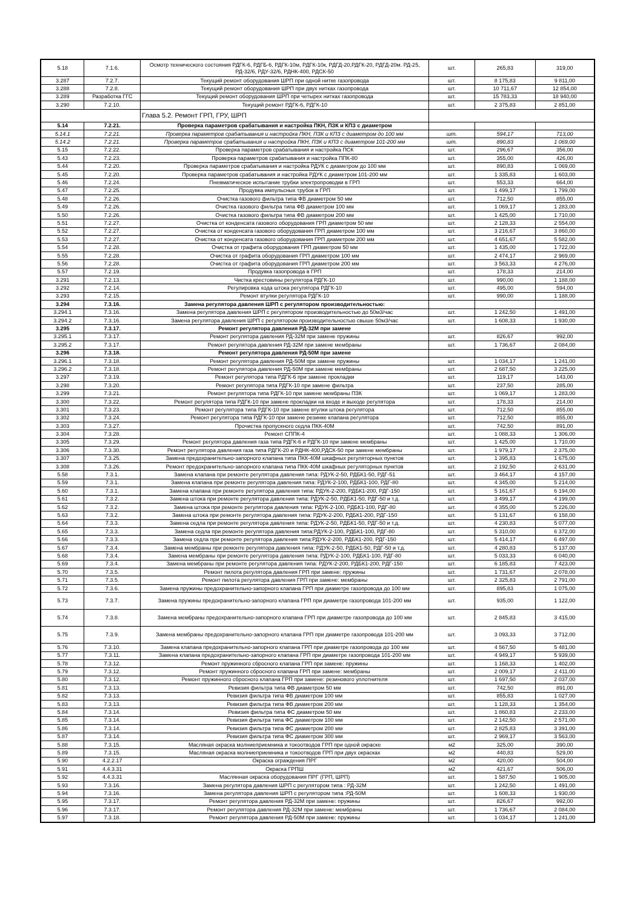| 5.18 | 7.1.6. | Осмотр технического состояния РДГК-6, РДГБ-6, РДГК-10м, РДГК-10к, РДГД-20,РДГК-20, РДГД-20м. РД-25, РД-32/6, РДУ-32/6, РДНК-400, РДСК-50 | шт. | 265,83 | 319,00 |
| 3.287 | 7.2.7. | Текущий ремонт оборудования ШРП при одной нитке газопровода | шт. | 8 175,83 | 9 811,00 |
| 3.288 | 7.2.8. | Текущий ремонт оборудования ШРП при двух нитках газопровода | шт. | 10 711,67 | 12 854,00 |
| 3.289 | Разработка ГГС | Текущий ремонт оборудования ШРП при четырех нитках газопровода | шт. | 15 783,33 | 18 940,00 |
| 3.290 | 7.2.10. | Текущий ремонт РДГК-6, РДГК-10 | шт. | 2 375,83 | 2 851,00 |
| | | Глава 5.2. Ремонт ГРП, ГРУ, ШРП | | | |
| 5.14 | 7.2.21. | Проверка параметров срабатывания и настройка ПКН, ПЗК и КПЗ с диаметром | | | |
| 5.14.1 | 7.2.21. | Проверка параметров срабатывания и настройка ПКН, ПЗК и КПЗ с диаметром до 100 мм | шт. | 594,17 | 713,00 |
| 5.14.2 | 7.2.21. | Проверка параметров срабатывания и настройка ПКН, ПЗК и КПЗ с диаметром 101-200 мм | шт. | 890,83 | 1 069,00 |
| 5.15 | 7.2.22. | Проверка параметров срабатывания и настройка ПСК | шт. | 296,67 | 356,00 |
| 5.43 | 7.2.23. | Проверка параметров срабатывания и настройка ППК-80 | шт. | 355,00 | 426,00 |
| 5.44 | 7.2.20. | Проверка параметров срабатывания и настройка РДУК с диаметром до 100 мм | шт. | 890,83 | 1 069,00 |
| 5.45 | 7.2.20. | Проверка параметров срабатывания и настройка РДУК с диаметром 101-200 мм | шт. | 1 335,83 | 1 603,00 |
| 5.46 | 7.2.24. | Пневматическое испытание трубки электропроводки в ГРП | шт. | 553,33 | 664,00 |
| 5.47 | 7.2.25. | Продувка импульсных трубок в ГРП | шт. | 1 499,17 | 1 799,00 |
| 5.48 | 7.2.26. | Очистка газового фильтра типа ФВ диаметром 50 мм | шт. | 712,50 | 855,00 |
| 5.49 | 7.2.26. | Очистка газового фильтра типа ФВ диаметром 100 мм | шт. | 1 069,17 | 1 283,00 |
| 5.50 | 7.2.26. | Очистка газового фильтра типа ФВ диаметром 200 мм | шт. | 1 425,00 | 1 710,00 |
| 5.51 | 7.2.27. | Очистка от конденсата газового оборудования ГРП диаметром 50 мм | шт. | 2 128,33 | 2 554,00 |
| 5.52 | 7.2.27. | Очистка от конденсата газового оборудования ГРП диаметром 100 мм | шт. | 3 216,67 | 3 860,00 |
| 5.53 | 7.2.27. | Очистка от конденсата газового оборудования ГРП диаметром 200 мм | шт. | 4 651,67 | 5 582,00 |
| 5.54 | 7.2.28. | Очистка от графита оборудования ГРП диаметром 50 мм | шт. | 1 435,00 | 1 722,00 |
| 5.55 | 7.2.28. | Очистка от графита оборудования ГРП диаметром 100 мм | шт. | 2 474,17 | 2 969,00 |
| 5.56 | 7.2.28. | Очистка от графита оборудования ГРП диаметром 200 мм | шт. | 3 563,33 | 4 276,00 |
| 5.57 | 7.2.19. | Продувка газопровода в ГРП | шт. | 178,33 | 214,00 |
| 3.291 | 7.2.13. | Чистка крестовины регулятора РДГК-10 | шт. | 990,00 | 1 188,00 |
| 3.292 | 7.2.14. | Регулировка хода штока регулятора РДГК-10 | шт. | 495,00 | 594,00 |
| 3.293 | 7.2.15. | Ремонт втулки регулятора РДГК-10 | шт. | 990,00 | 1 188,00 |
| 3.294 | 7.3.16. | Замена регулятора давления ШРП с регулятором производительностью: | | | |
| 3.294.1 | 7.3.16. | Замена регулятора давления ШРП с регулятором производительностью до 50м3/час | шт. | 1 242,50 | 1 491,00 |
| 3.294.2 | 7.3.16. | Замена регулятора давления ШРП с регулятором производительностью свыше 50м3/час | шт. | 1 608,33 | 1 930,00 |
| 3.295 | 7.3.17. | Ремонт регулятора давления РД-32М при замене | | | |
| 3.295.1 | 7.3.17. | Ремонт регулятора давления РД-32М при замене пружины | шт. | 826,67 | 992,00 |
| 3.295.2 | 7.3.17. | Ремонт регулятора давления РД-32М при замене мембраны | шт. | 1 736,67 | 2 084,00 |
| 3.296 | 7.3.18. | Ремонт регулятора давления РД-50М при замене | | | |
| 3.296.1 | 7.3.18. | Ремонт регулятора давления РД-50М при замене пружины | шт. | 1 034,17 | 1 241,00 |
| 3.296.2 | 7.3.18. | Ремонт регулятора давления РД-50М при замене мембраны | шт. | 2 687,50 | 3 225,00 |
| 3.297 | 7.3.19. | Ремонт регулятора типа РДГК-6 при замене прокладки | шт. | 119,17 | 143,00 |
| 3.298 | 7.3.20. | Ремонт регулятора типа РДГК-10 при замене фильтра | шт. | 237,50 | 285,00 |
| 3.299 | 7.3.21. | Ремонт регулятора типа РДГК-10 при замене мембраны ПЗК | шт. | 1 069,17 | 1 283,00 |
| 3.300 | 7.3.22. | Ремонт регулятора типа РДГК-10 при замене прокладки на входе и выходе регулятора | шт. | 178,33 | 214,00 |
| 3.301 | 7.3.23. | Ремонт регулятора типа РДГК-10 при замене втулки штока регулятора | шт. | 712,50 | 855,00 |
| 3.302 | 7.3.24. | Ремонт регулятора типа РДГК-10 при замене резинке клапана регулятора | шт. | 712,50 | 855,00 |
| 3.303 | 7.3.27. | Прочистка пропускного седла ПКК-40М | шт. | 742,50 | 891,00 |
| 3.304 | 7.3.28. | Ремонт СППК-4 | шт. | 1 088,33 | 1 306,00 |
| 3.305 | 7.3.29. | Ремонт регулятора давления газа типа РДГК-6 и РДГК-10 при замене мембраны | шт. | 1 425,00 | 1 710,00 |
| 3.306 | 7.3.30. | Ремонт регулятора давления газа типа РДГК-20 и РДНК-400,РДСК-50 при замене мембраны | шт. | 1 979,17 | 2 375,00 |
| 3.307 | 7.3.25. | Замена предохранительно-запорного клапана типа ПКК-40М шкафных регуляторных пунктов | шт. | 1 395,83 | 1 675,00 |
| 3.308 | 7.3.26. | Ремонт предохранительно-запорного клапана типа ПКК-40М шкафных регуляторных пунктов | шт. | 2 192,50 | 2 631,00 |
| 5.58 | 7.3.1. | Замена клапана при ремонте регулятора давления типа: РДУК-2-50, РДБК1-50, РДГ-51 | шт. | 3 464,17 | 4 157,00 |
| 5.59 | 7.3.1. | Замена клапана при ремонте регулятора давления типа: РДУК-2-100, РДБК1-100, РДГ-80 | шт. | 4 345,00 | 5 214,00 |
| 5.60 | 7.3.1. | Замена клапана при ремонте регулятора давления типа: РДУК-2-200, РДБК1-200, РДГ-150 | шт. | 5 161,67 | 6 194,00 |
| 5.61 | 7.3.2. | Замена штока при ремонте регулятора давления типа: РДУК-2-50, РДБК1-50, РДГ-50 и т.д. | шт. | 3 499,17 | 4 199,00 |
| 5.62 | 7.3.2. | Замена штока при ремонте регулятора давления типа: РДУК-2-100, РДБК1-100, РДГ-80 | шт. | 4 355,00 | 5 226,00 |
| 5.63 | 7.3.2. | Замена штока при ремонте регулятора давления типа: РДУК-2-200, РДБК1-200, РДГ-150 | шт. | 5 131,67 | 6 158,00 |
| 5.64 | 7.3.3. | Замена седла при ремонте регулятора давления типа: РДУК-2-50, РДБК1-50, РДГ-50 и т.д. | шт. | 4 230,83 | 5 077,00 |
| 5.65 | 7.3.3. | Замена седла при ремонте регулятора давления типа:РДУК-2-100, РДБК1-100, РДГ-80 | шт. | 5 310,00 | 6 372,00 |
| 5.66 | 7.3.3. | Замена седла при ремонте регулятора давления типа:РДУК-2-200, РДБК1-200, РДГ-150 | шт. | 5 414,17 | 6 497,00 |
| 5.67 | 7.3.4. | Замена мембраны при ремонте регулятора давления типа: РДУК-2-50, РДБК1-50, РДГ-50 и т.д. | шт. | 4 280,83 | 5 137,00 |
| 5.68 | 7.3.4. | Замена мембраны при ремонте регулятора давления типа: РДУК-2-100, РДБК1-100, РДГ-80 | шт. | 5 033,33 | 6 040,00 |
| 5.69 | 7.3.4. | Замена мембраны при ремонте регулятора давления типа: РДУК-2-200, РДБК1-200, РДГ-150 | шт. | 6 185,83 | 7 423,00 |
| 5.70 | 7.3.5. | Ремонт пилота регулятора давления ГРП при замене: пружины | шт. | 1 731,67 | 2 078,00 |
| 5.71 | 7.3.5. | Ремонт пилота регулятора давления ГРП при замене: мембраны | шт. | 2 325,83 | 2 791,00 |
| 5.72 | 7.3.6. | Замена пружины предохранительно-запорного клапана ГРП при диаметре газопровода до 100 мм | шт. | 895,83 | 1 075,00 |
| 5.73 | 7.3.7. | Замена пружины предохранительно-запорного клапана ГРП при диаметре газопровода 101-200 мм | шт. | 935,00 | 1 122,00 |
| 5.74 | 7.3.8. | Замена мембраны предохранительно-запорного клапана ГРП при диаметре газопровода до 100 мм | шт. | 2 845,83 | 3 415,00 |
| 5.75 | 7.3.9. | Замена мембраны предохранительно-запорного клапана ГРП при диаметре газопровода 101-200 мм | шт. | 3 093,33 | 3 712,00 |
| 5.76 | 7.3.10. | Замена клапана предохранительно-запорного клапана ГРП при диаметре газопровода до 100 мм | шт. | 4 567,50 | 5 481,00 |
| 5.77 | 7.3.11. | Замена клапана предохранительно-запорного клапана ГРП при диаметре газопровода 101-200 мм | шт. | 4 949,17 | 5 939,00 |
| 5.78 | 7.3.12. | Ремонт пружинного сбросного клапана ГРП при замене: пружины | шт. | 1 168,33 | 1 402,00 |
| 5.79 | 7.3.12. | Ремонт пружинного сбросного клапана ГРП при замене: мембраны | шт. | 2 009,17 | 2 411,00 |
| 5.80 | 7.3.12. | Ремонт пружинного сбросного клапана ГРП при замене: резинового уплотнителя | шт. | 1 697,50 | 2 037,00 |
| 5.81 | 7.3.13. | Ревизия фильтра типа ФВ диаметром 50 мм | шт. | 742,50 | 891,00 |
| 5.82 | 7.3.13. | Ревизия фильтра типа ФВ диаметром 100 мм | шт. | 855,83 | 1 027,00 |
| 5.83 | 7.3.13. | Ревизия фильтра типа ФВ диаметром 200 мм | шт. | 1 128,33 | 1 354,00 |
| 5.84 | 7.3.14. | Ревизия фильтра типа ФС диаметром 50 мм | шт. | 1 860,83 | 2 233,00 |
| 5.85 | 7.3.14. | Ревизия фильтра типа ФС диаметром 100 мм | шт. | 2 142,50 | 2 571,00 |
| 5.86 | 7.3.14. | Ревизия фильтра типа ФС диаметром 200 мм | шт. | 2 825,83 | 3 391,00 |
| 5.87 | 7.3.14. | Ревизия фильтра типа ФС диаметром 300 мм | шт. | 2 969,17 | 3 563,00 |
| 5.88 | 7.3.15. | Масляная окраска молниеприемника и токоотводов ГРП при одной окраске | м2 | 325,00 | 390,00 |
| 5.89 | 7.3.15. | Масляная окраска молниеприемника и токоотводов ГРП при двух окрасках | м2 | 440,83 | 529,00 |
| 5.90 | 4.2.2.17 | Окраска ограждения ПРГ | м2 | 420,00 | 504,00 |
| 5.91 | 4.4.3.31 | Окраска ГРПШ | м2 | 421,67 | 506,00 |
| 5.92 | 4.4.3.31 | Маслянная окраска оборудования ПРГ (ГРП, ШРП) | шт. | 1 587,50 | 1 905,00 |
| 5.93 | 7.3.16. | Замена регулятора давления ШРП с регулятором типа : РД-32М | шт. | 1 242,50 | 1 491,00 |
| 5.94 | 7.3.16. | Замена регулятора давления ШРП с регулятором типа :РД-50М | шт. | 1 608,33 | 1 930,00 |
| 5.95 | 7.3.17. | Ремонт регулятора давления РД-32М при замене: пружины | шт. | 826,67 | 992,00 |
| 5.96 | 7.3.17. | Ремонт регулятора давления РД-32М при замене: мембраны | шт. | 1 736,67 | 2 084,00 |
| 5.97 | 7.3.18. | Ремонт регулятора давления РД-50М при замене: пружины | шт. | 1 034,17 | 1 241,00 |